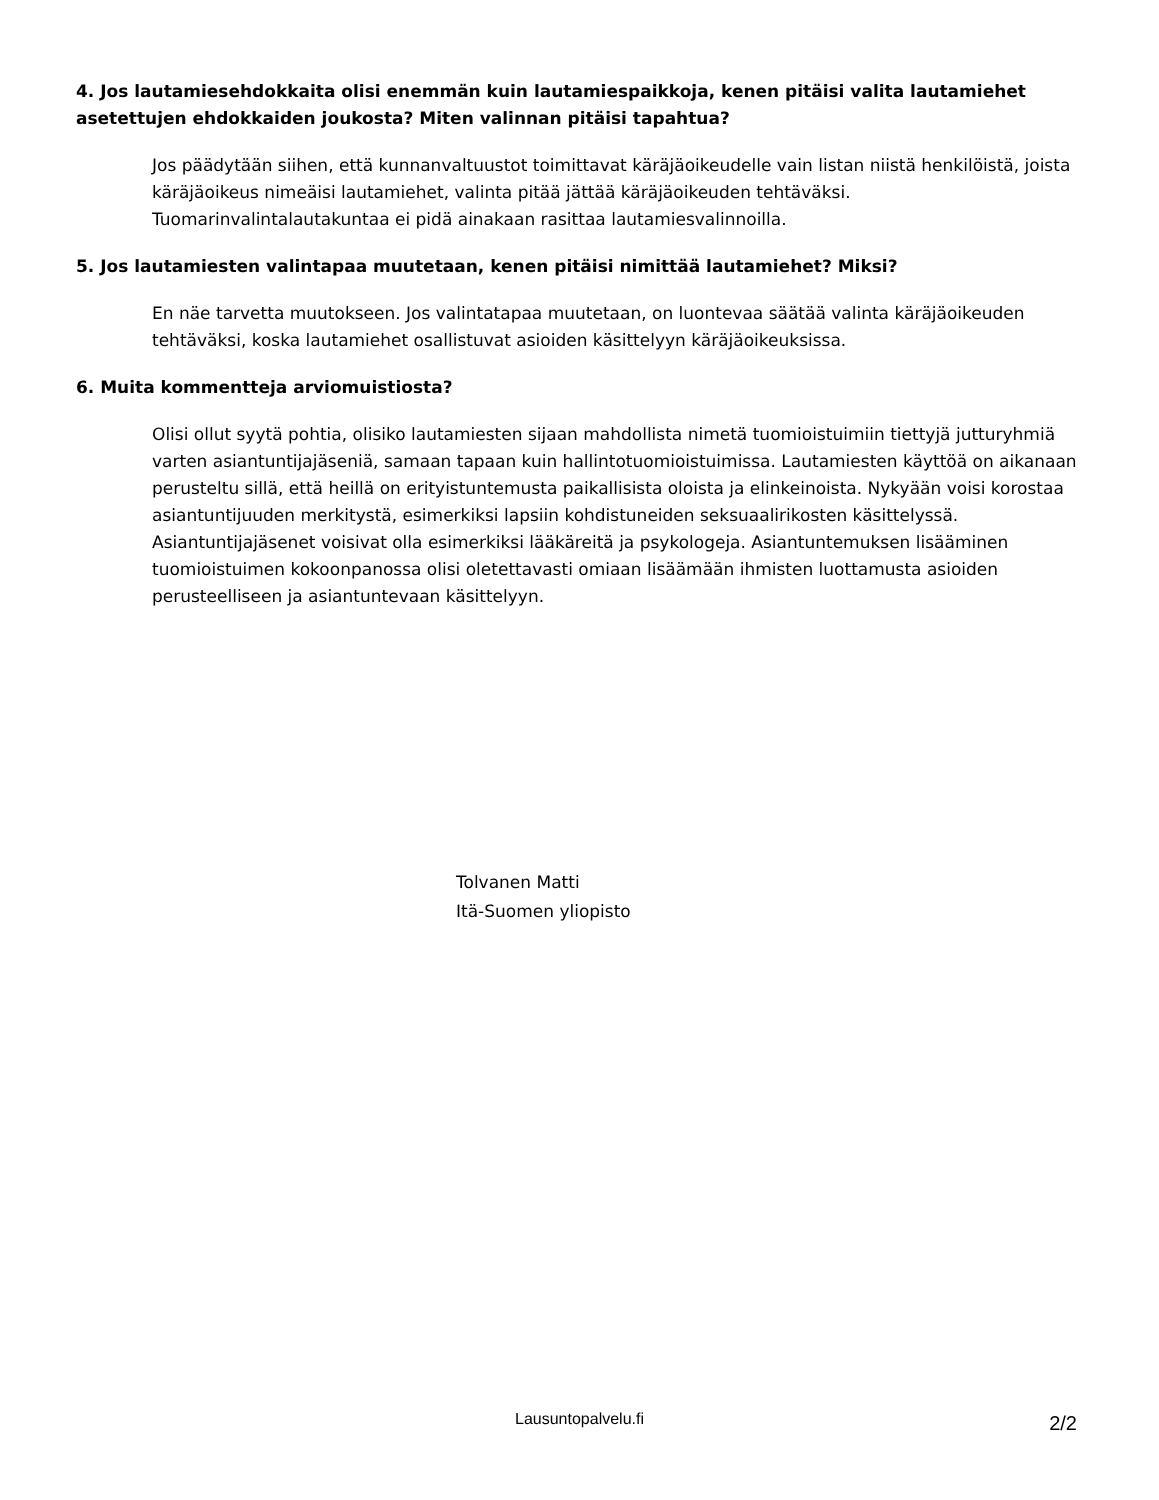4. Jos lautamiesehdokkaita olisi enemmän kuin lautamiespaikkoja, kenen pitäisi valita lautamiehet asetettujen ehdokkaiden joukosta? Miten valinnan pitäisi tapahtua?
Jos päädytään siihen, että kunnanvaltuustot toimittavat käräjäoikeudelle vain listan niistä henkilöistä, joista käräjäoikeus nimeäisi lautamiehet, valinta pitää jättää käräjäoikeuden tehtäväksi. Tuomarinvalintalautakuntaa ei pidä ainakaan rasittaa lautamiesvalinnoilla.
5. Jos lautamiesten valintapaa muutetaan, kenen pitäisi nimittää lautamiehet? Miksi?
En näe tarvetta muutokseen. Jos valintatapaa muutetaan, on luontevaa säätää valinta käräjäoikeuden tehtäväksi, koska lautamiehet osallistuvat asioiden käsittelyyn käräjäoikeuksissa.
6. Muita kommentteja arviomuistiosta?
Olisi ollut syytä pohtia, olisiko lautamiesten sijaan mahdollista nimetä tuomioistuimiin tiettyjä jutturyhmiä varten asiantuntijajäseniä, samaan tapaan kuin hallintotuomioistuimissa. Lautamiesten käyttöä on aikanaan perusteltu sillä, että heillä on erityistuntemusta paikallisista oloista ja elinkeinoista. Nykyään voisi korostaa asiantuntijuuden merkitystä, esimerkiksi lapsiin kohdistuneiden seksuaalirikosten käsittelyssä. Asiantuntijajäsenet voisivat olla esimerkiksi lääkäreitä ja psykologeja. Asiantuntemuksen lisääminen tuomioistuimen kokoonpanossa olisi oletettavasti omiaan lisäämään ihmisten luottamusta asioiden perusteelliseen ja asiantuntevaan käsittelyyn.
Tolvanen Matti
Itä-Suomen yliopisto
Lausuntopalvelu.fi
2/2